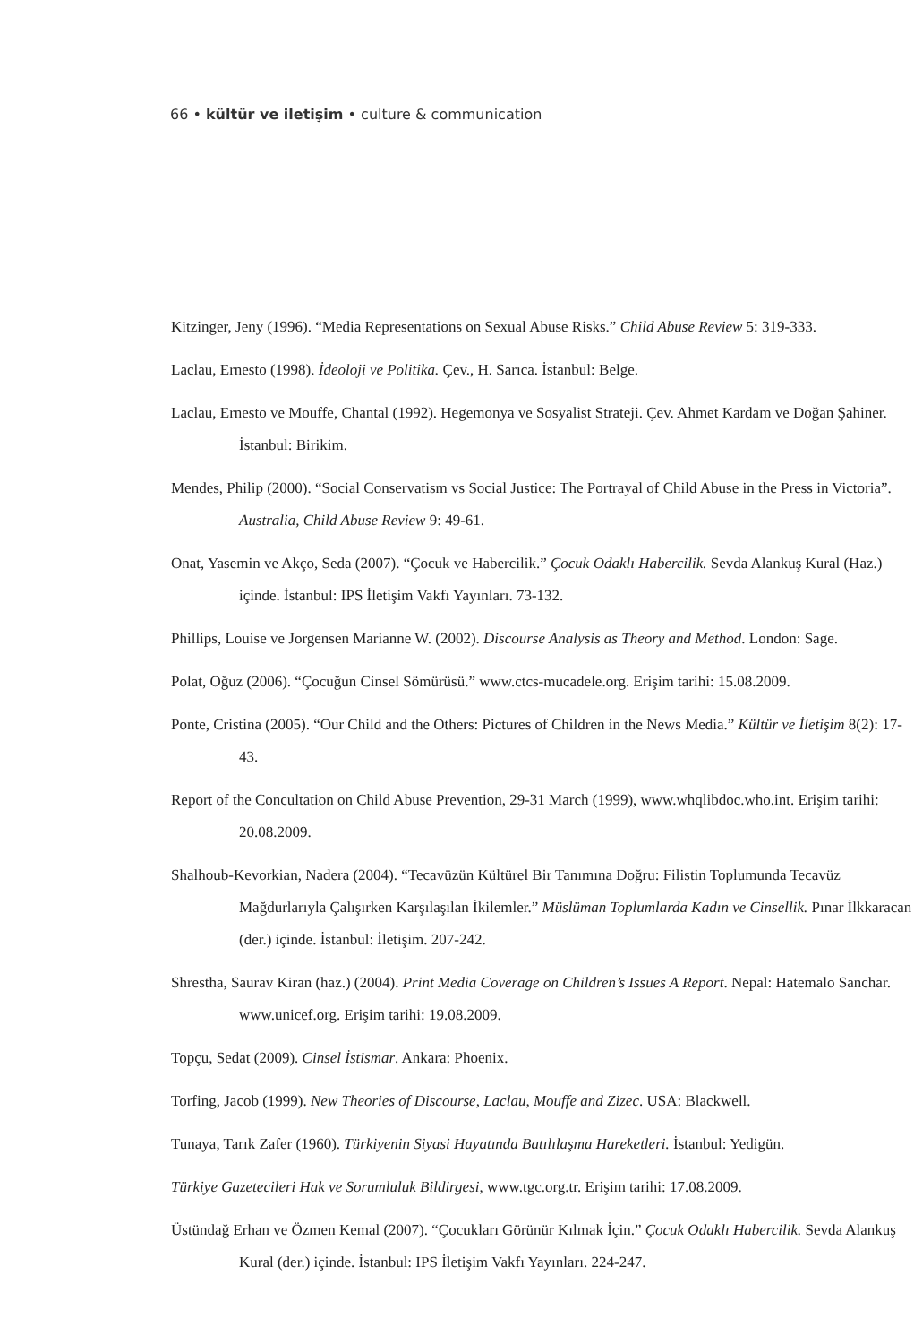66 • kültür ve iletişim • culture & communication
Kitzinger, Jeny (1996). “Media Representations on Sexual Abuse Risks.” Child Abuse Review 5: 319-333.
Laclau, Ernesto (1998). İdeoloji ve Politika. Çev., H. Sarıca. İstanbul: Belge.
Laclau, Ernesto ve Mouffe, Chantal (1992). Hegemonya ve Sosyalist Strateji. Çev. Ahmet Kardam ve Doğan Şahiner. İstanbul: Birikim.
Mendes, Philip (2000). “Social Conservatism vs Social Justice: The Portrayal of Child Abuse in the Press in Victoria”. Australia, Child Abuse Review 9: 49-61.
Onat, Yasemin ve Akço, Seda (2007). “Çocuk ve Habercilik.” Çocuk Odaklı Habercilik. Sevda Alankuş Kural (Haz.) içinde. İstanbul: IPS İletişim Vakfı Yayınları. 73-132.
Phillips, Louise ve Jorgensen Marianne W. (2002). Discourse Analysis as Theory and Method. London: Sage.
Polat, Oğuz (2006). “Çocuğun Cinsel Sömürüsü.” www.ctcs-mucadele.org. Erişim tarihi: 15.08.2009.
Ponte, Cristina (2005). “Our Child and the Others: Pictures of Children in the News Media.” Kültür ve İletişim 8(2): 17-43.
Report of the Concultation on Child Abuse Prevention, 29-31 March (1999), www.whqlibdoc.who.int. Erişim tarihi: 20.08.2009.
Shalhoub-Kevorkian, Nadera (2004). “Tecavüzün Kültürel Bir Tanımına Doğru: Filistin Toplumunda Tecavüz Mağdurlarıyla Çalışırken Karşılaşılan İkilemler.” Müslüman Toplumlarda Kadın ve Cinsellik. Pınar İlkkaracan (der.) içinde. İstanbul: İletişim. 207-242.
Shrestha, Saurav Kiran (haz.) (2004). Print Media Coverage on Children’s Issues A Report. Nepal: Hatemalo Sanchar. www.unicef.org. Erişim tarihi: 19.08.2009.
Topçu, Sedat (2009). Cinsel İstismar. Ankara: Phoenix.
Torfing, Jacob (1999). New Theories of Discourse, Laclau, Mouffe and Zizec. USA: Blackwell.
Tunaya, Tarık Zafer (1960). Türkiyenin Siyasi Hayatında Batılılaşma Hareketleri. İstanbul: Yedigün.
Türkiye Gazetecileri Hak ve Sorumluluk Bildirgesi, www.tgc.org.tr. Erişim tarihi: 17.08.2009.
Üstündağ Erhan ve Özmen Kemal (2007). “Çocukları Görünür Kılmak İçin.” Çocuk Odaklı Habercilik. Sevda Alankuş Kural (der.) içinde. İstanbul: IPS İletişim Vakfı Yayınları. 224-247.